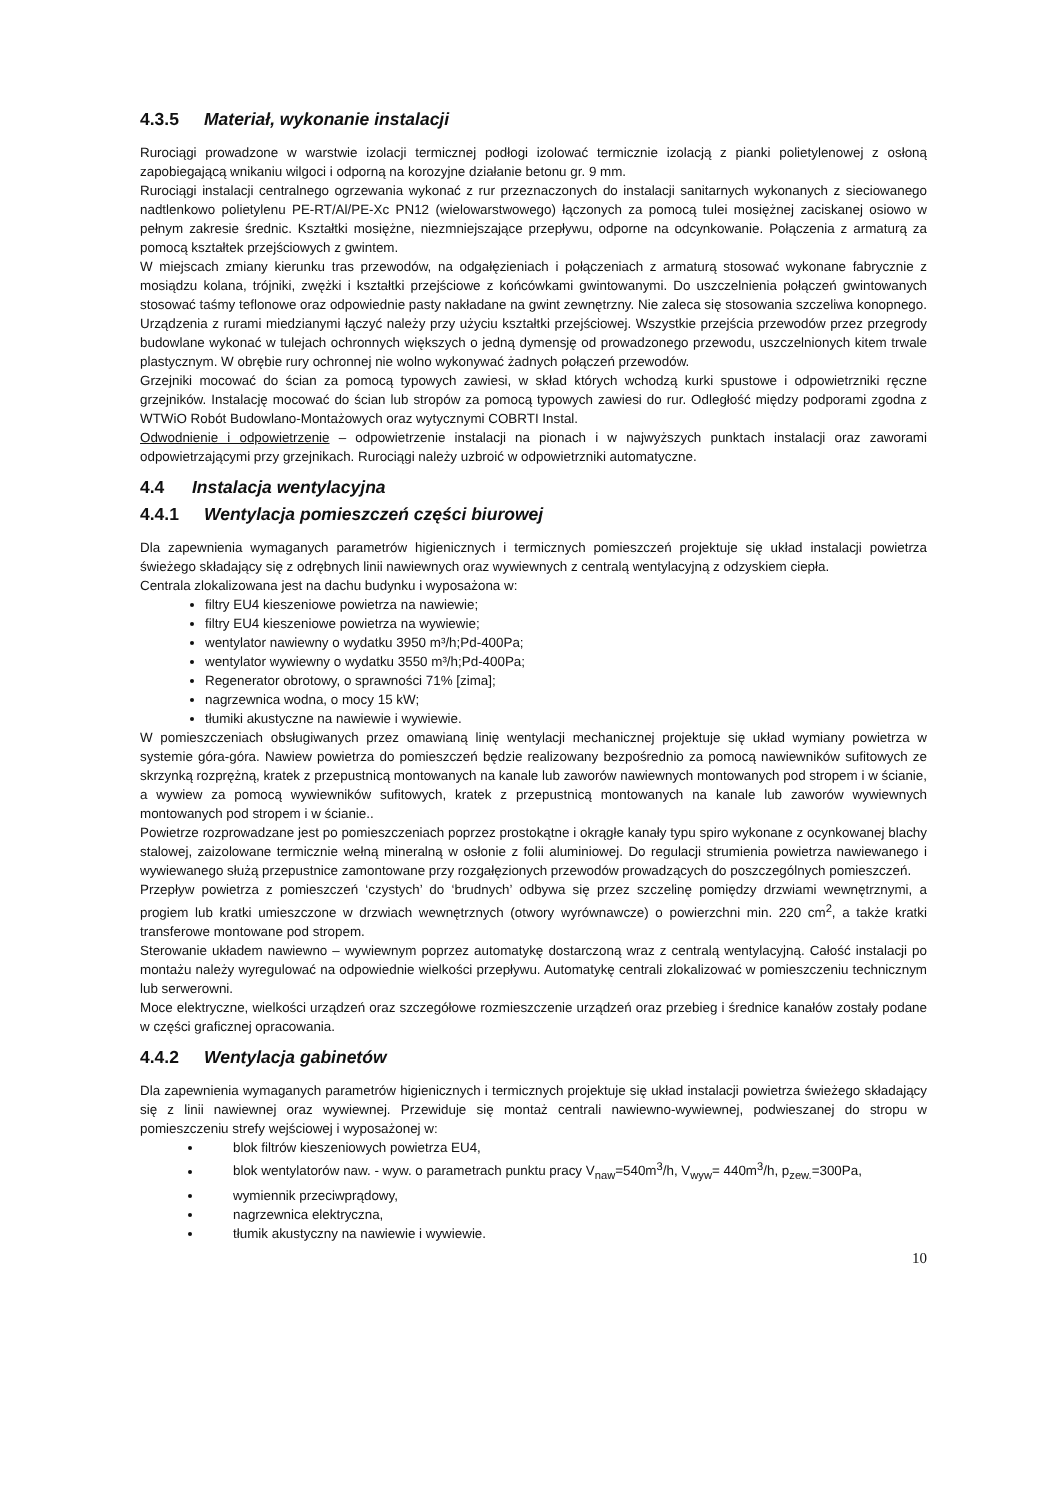4.3.5 Materiał, wykonanie instalacji
Rurociągi prowadzone w warstwie izolacji termicznej podłogi izolować termicznie izolacją z pianki polietylenowej z osłoną zapobiegającą wnikaniu wilgoci i odporną na korozyjne działanie betonu gr. 9 mm.
Rurociągi instalacji centralnego ogrzewania wykonać z rur przeznaczonych do instalacji sanitarnych wykonanych z sieciowanego nadtlenkowo polietylenu PE-RT/Al/PE-Xc PN12 (wielowarstwowego) łączonych za pomocą tulei mosiężnej zaciskanej osiowo w pełnym zakresie średnic. Kształtki mosiężne, niezmniejszające przepływu, odporne na odcynkowanie. Połączenia z armaturą za pomocą kształtek przejściowych z gwintem.
W miejscach zmiany kierunku tras przewodów, na odgałęzieniach i połączeniach z armaturą stosować wykonane fabrycznie z mosiądzu kolana, trójniki, zwężki i kształtki przejściowe z końcówkami gwintowanymi. Do uszczelnienia połączeń gwintowanych stosować taśmy teflonowe oraz odpowiednie pasty nakładane na gwint zewnętrzny. Nie zaleca się stosowania szczeliwa konopnego. Urządzenia z rurami miedzianymi łączyć należy przy użyciu kształtki przejściowej. Wszystkie przejścia przewodów przez przegrody budowlane wykonać w tulejach ochronnych większych o jedną dymensję od prowadzonego przewodu, uszczelnionych kitem trwale plastycznym. W obrębie rury ochronnej nie wolno wykonywać żadnych połączeń przewodów.
Grzejniki mocować do ścian za pomocą typowych zawiesi, w skład których wchodzą kurki spustowe i odpowietrzniki ręczne grzejników. Instalację mocować do ścian lub stropów za pomocą typowych zawiesi do rur. Odległość między podporami zgodna z WTWiO Robót Budowlano-Montażowych oraz wytycznymi COBRTI Instal.
Odwodnienie i odpowietrzenie – odpowietrzenie instalacji na pionach i w najwyższych punktach instalacji oraz zaworami odpowietrzającymi przy grzejnikach. Rurociągi należy uzbroić w odpowietrzniki automatyczne.
4.4 Instalacja wentylacyjna
4.4.1 Wentylacja pomieszczeń części biurowej
Dla zapewnienia wymaganych parametrów higienicznych i termicznych pomieszczeń projektuje się układ instalacji powietrza świeżego składający się z odrębnych linii nawiewnych oraz wywiewnych z centralą wentylacyjną z odzyskiem ciepła.
Centrala zlokalizowana jest na dachu budynku i wyposażona w:
filtry EU4 kieszeniowe powietrza na nawiewie;
filtry EU4 kieszeniowe powietrza na wywiewie;
wentylator nawiewny o wydatku 3950 m³/h;Pd-400Pa;
wentylator wywiewny o wydatku 3550 m³/h;Pd-400Pa;
Regenerator obrotowy, o sprawności 71% [zima];
nagrzewnica wodna, o mocy 15 kW;
tłumiki akustyczne na nawiewie i wywiewie.
W pomieszczeniach obsługiwanych przez omawianą linię wentylacji mechanicznej projektuje się układ wymiany powietrza w systemie góra-góra. Nawiew powietrza do pomieszczeń będzie realizowany bezpośrednio za pomocą nawiewników sufitowych ze skrzynką rozprężną, kratek z przepustnicą montowanych na kanale lub zaworów nawiewnych montowanych pod stropem i w ścianie, a wywiew za pomocą wywiewników sufitowych, kratek z przepustnicą montowanych na kanale lub zaworów wywiewnych montowanych pod stropem i w ścianie..
Powietrze rozprowadzane jest po pomieszczeniach poprzez prostokątne i okrągłe kanały typu spiro wykonane z ocynkowanej blachy stalowej, zaizolowane termicznie wełną mineralną w osłonie z folii aluminiowej. Do regulacji strumienia powietrza nawiewanego i wywiewanego służą przepustnice zamontowane przy rozgałęzionych przewodów prowadzących do poszczególnych pomieszczeń.
Przepływ powietrza z pomieszczeń ‘czystych’ do ‘brudnych’ odbywa się przez szczelinę pomiędzy drzwiami wewnętrznymi, a progiem lub kratki umieszczone w drzwiach wewnętrznych (otwory wyrównawcze) o powierzchni min. 220 cm<sup>2</sup>, a także kratki transferowe montowane pod stropem.
Sterowanie układem nawiewno – wywiewnym poprzez automatykę dostarczoną wraz z centralą wentylacyjną. Całość instalacji po montażu należy wyregulować na odpowiednie wielkości przepływu. Automatykę centrali zlokalizować w pomieszczeniu technicznym lub serwerowni.
Moce elektryczne, wielkości urządzeń oraz szczegółowe rozmieszczenie urządzeń oraz przebieg i średnice kanałów zostały podane w części graficznej opracowania.
4.4.2 Wentylacja gabinetów
Dla zapewnienia wymaganych parametrów higienicznych i termicznych projektuje się układ instalacji powietrza świeżego składający się z linii nawiewnej oraz wywiewnej. Przewiduje się montaż centrali nawiewno-wywiewnej, podwieszanej do stropu w pomieszczeniu strefy wejściowej i wyposażonej w:
blok filtrów kieszeniowych powietrza EU4,
blok wentylatorów naw. - wyw. o parametrach punktu pracy V<sub>naw</sub>=540m<sup>3</sup>/h, V<sub>wyw</sub>= 440m<sup>3</sup>/h, p<sub>zew.</sub>=300Pa,
wymiennik przeciwprądowy,
nagrzewnica elektryczna,
tłumik akustyczny na nawiewie i wywiewie.
10